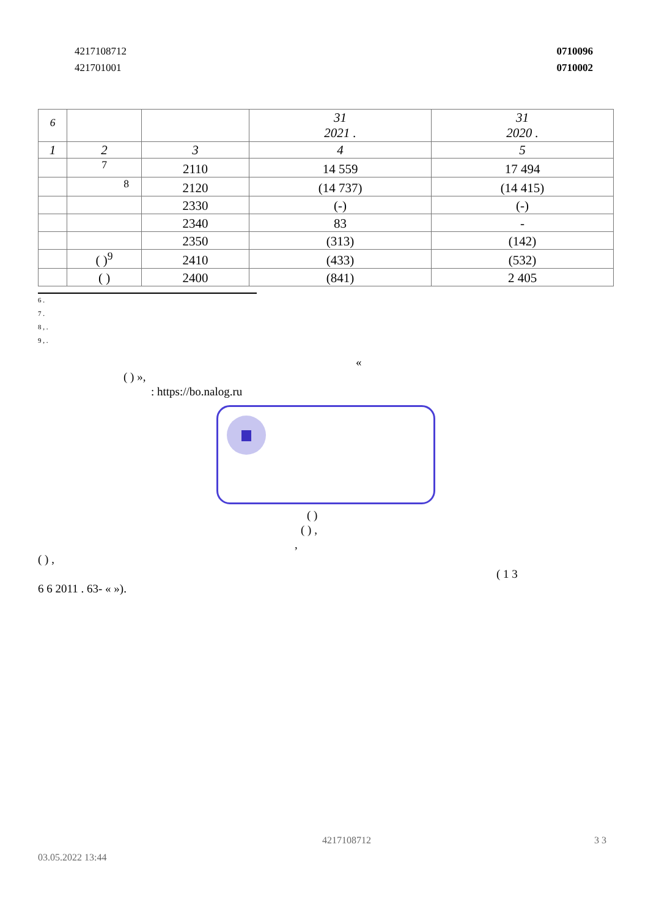0710096
0710002
4217108712
421701001
| <sup>6</sup> | | | 31 2021 . | 31 2020 . |
| --- | --- | --- | --- | --- |
| 1 | 2 | 3 | 4 | 5 |
| | <sup>7</sup> | 2110 | 14 559 | 17 494 |
| | <sup>8</sup> | 2120 | (14 737) | (14 415) |
| | | 2330 | (-) | (-) |
| | | 2340 | 83 | - |
| | | 2350 | (313) | (142) |
| | ( )<sup>9</sup> | 2410 | (433) | (532) |
| | ( ) | 2400 | (841) | 2 405 |
6 .
7 .
8 , .
9 , .
«
( ) »,
: https://bo.nalog.ru
( )
( ) ,
,
( ) ,
( 1 3
6 6 2011 . 63- « »).
4217108712 3 3
03.05.2022 13:44